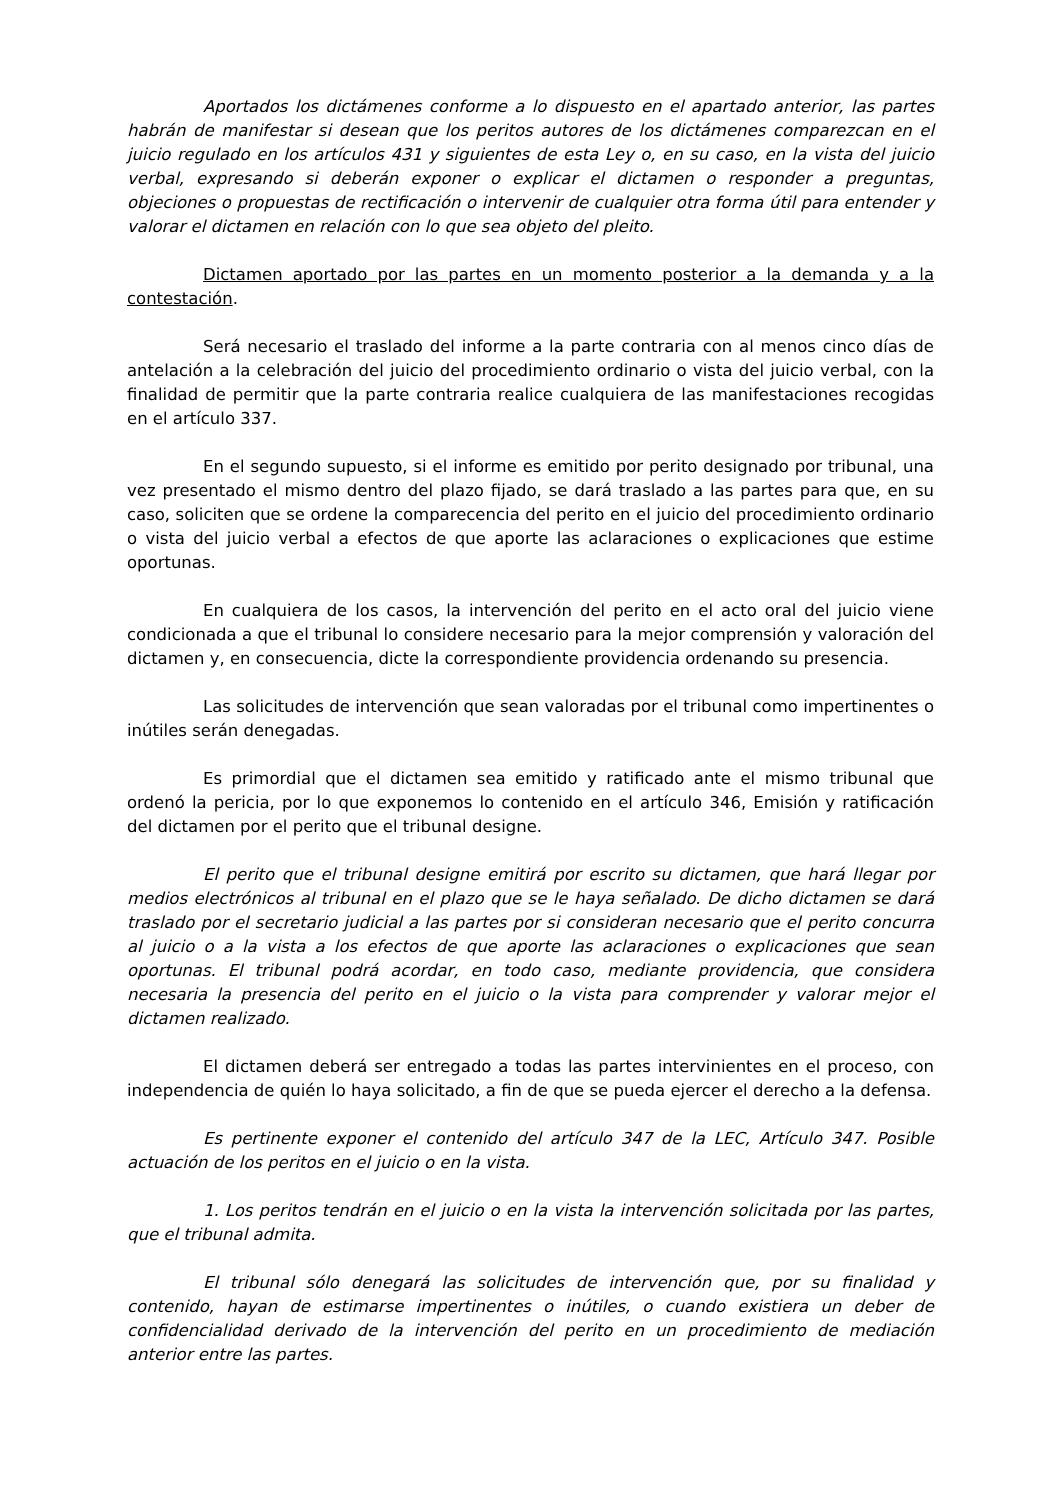Aportados los dictámenes conforme a lo dispuesto en el apartado anterior, las partes habrán de manifestar si desean que los peritos autores de los dictámenes comparezcan en el juicio regulado en los artículos 431 y siguientes de esta Ley o, en su caso, en la vista del juicio verbal, expresando si deberán exponer o explicar el dictamen o responder a preguntas, objeciones o propuestas de rectificación o intervenir de cualquier otra forma útil para entender y valorar el dictamen en relación con lo que sea objeto del pleito.
Dictamen aportado por las partes en un momento posterior a la demanda y a la contestación.
Será necesario el traslado del informe a la parte contraria con al menos cinco días de antelación a la celebración del juicio del procedimiento ordinario o vista del juicio verbal, con la finalidad de permitir que la parte contraria realice cualquiera de las manifestaciones recogidas en el artículo 337.
En el segundo supuesto, si el informe es emitido por perito designado por tribunal, una vez presentado el mismo dentro del plazo fijado, se dará traslado a las partes para que, en su caso, soliciten que se ordene la comparecencia del perito en el juicio del procedimiento ordinario o vista del juicio verbal a efectos de que aporte las aclaraciones o explicaciones que estime oportunas.
En cualquiera de los casos, la intervención del perito en el acto oral del juicio viene condicionada a que el tribunal lo considere necesario para la mejor comprensión y valoración del dictamen y, en consecuencia, dicte la correspondiente providencia ordenando su presencia.
Las solicitudes de intervención que sean valoradas por el tribunal como impertinentes o inútiles serán denegadas.
Es primordial que el dictamen sea emitido y ratificado ante el mismo tribunal que ordenó la pericia, por lo que exponemos lo contenido en el artículo 346, Emisión y ratificación del dictamen por el perito que el tribunal designe.
El perito que el tribunal designe emitirá por escrito su dictamen, que hará llegar por medios electrónicos al tribunal en el plazo que se le haya señalado. De dicho dictamen se dará traslado por el secretario judicial a las partes por si consideran necesario que el perito concurra al juicio o a la vista a los efectos de que aporte las aclaraciones o explicaciones que sean oportunas. El tribunal podrá acordar, en todo caso, mediante providencia, que considera necesaria la presencia del perito en el juicio o la vista para comprender y valorar mejor el dictamen realizado.
El dictamen deberá ser entregado a todas las partes intervinientes en el proceso, con independencia de quién lo haya solicitado, a fin de que se pueda ejercer el derecho a la defensa.
Es pertinente exponer el contenido del artículo 347 de la LEC, Artículo 347. Posible actuación de los peritos en el juicio o en la vista.
1. Los peritos tendrán en el juicio o en la vista la intervención solicitada por las partes, que el tribunal admita.
El tribunal sólo denegará las solicitudes de intervención que, por su finalidad y contenido, hayan de estimarse impertinentes o inútiles, o cuando existiera un deber de confidencialidad derivado de la intervención del perito en un procedimiento de mediación anterior entre las partes.